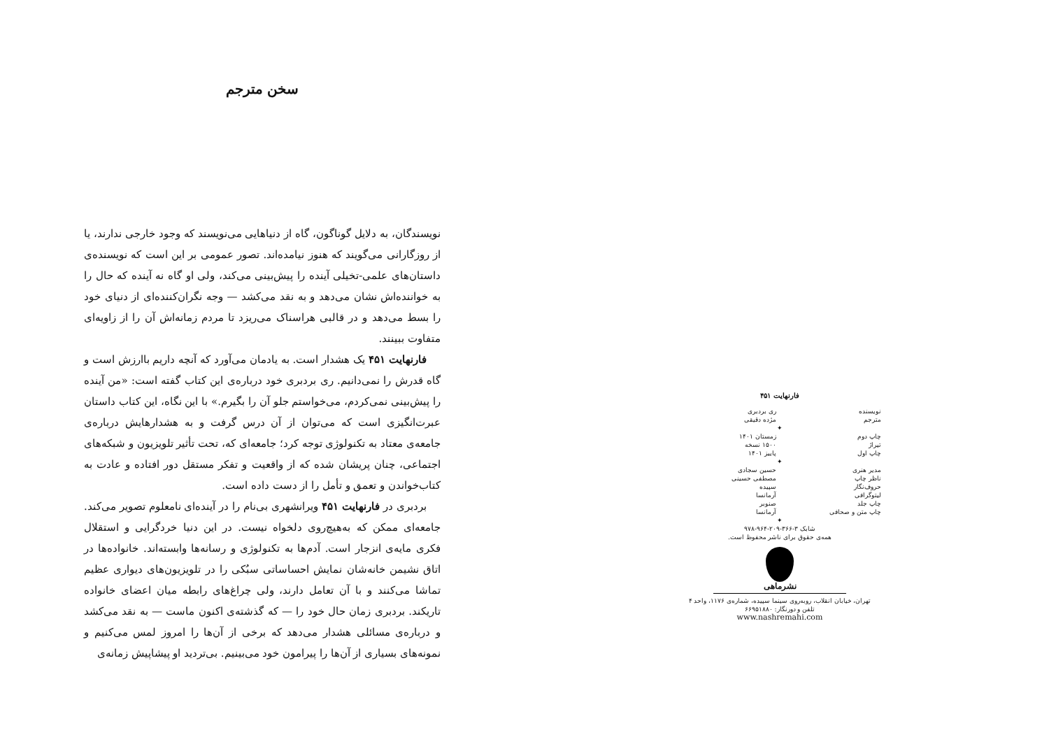سخن مترجم
نویسندگان، به دلایل گوناگون، گاه از دنیاهایی می‌نویسند که وجود خارجی ندارند، یا از روزگارانی می‌گویند که هنوز نیامده‌اند. تصور عمومی بر این است که نویسنده‌ی داستان‌های علمی-تخیلی آینده را پیش‌بینی می‌کند، ولی او گاه نه آینده که حال را به خواننده‌اش نشان می‌دهد و به نقد می‌کشد — وجه نگران‌کننده‌ای از دنیای خود را بسط می‌دهد و در قالبی هراسناک می‌ریزد تا مردم زمانه‌اش آن را از زاویه‌ای متفاوت ببینند.
فارنهایت ۴۵۱ یک هشدار است. به یادمان می‌آورد که آنچه داریم باارزش است و گاه قدرش را نمی‌دانیم. ری بردبری خود درباره‌ی این کتاب گفته است: «من آینده را پیش‌بینی نمی‌کردم، می‌خواستم جلو آن را بگیرم.» با این نگاه، این کتاب داستان عبرت‌انگیزی است که می‌توان از آن درس گرفت و به هشدارهایش درباره‌ی جامعه‌ی معتاد به تکنولوژی توجه کرد؛ جامعه‌ای که، تحت تأثیر تلویزیون و شبکه‌های اجتماعی، چنان پریشان شده که از واقعیت و تفکر مستقل دور افتاده و عادت به کتاب‌خواندن و تعمق و تأمل را از دست داده است.
بردبری در فارنهایت ۴۵۱ ویرانشهری بی‌نام را در آینده‌ای نامعلوم تصویر می‌کند. جامعه‌ای ممکن که به‌هیچ‌روی دلخواه نیست. در این دنیا خردگرایی و استقلال فکری مایه‌ی انزجار است. آدم‌ها به تکنولوژی و رسانه‌ها وابسته‌اند. خانواده‌ها در اتاق نشیمن خانه‌شان نمایش احساساتی سبُکی را در تلویزیون‌های دیواری عظیم تماشا می‌کنند و با آن تعامل دارند، ولی چراغ‌های رابطه میان اعضای خانواده تاریکند. بردبری زمان حال خود را — که گذشته‌ی اکنون ماست — به نقد می‌کشد و درباره‌ی مسائلی هشدار می‌دهد که برخی از آن‌ها را امروز لمس می‌کنیم و نمونه‌های بسیاری از آن‌ها را پیرامون خود می‌بینیم. بی‌تردید او پیشاپیش زمانه‌ی
فارنهایت ۴۵۱
نویسنده ری بردبری
مترجم مژده دقیقی
✦
چاپ دوم زمستان ۱۴۰۱
تیراژ ۱۵۰۰ نسخه
چاپ اول پاییز ۱۴۰۱
✦
مدیر هنری حسین سجادی
ناظر چاپ مصطفی حسینی
حروف‌نگار سپیده
لیتوگرافی آرمانسا
چاپ جلد صنوبر
چاپ متن و صحافی آرمانسا
✦
شابک ۳-۳۶۶-۲۰۹-۹۶۴-۹۷۸
همه‌ی حقوق برای ناشر محفوظ است.
نشرماهی
تهران، خیابان انقلاب، روبه‌روی سینما سپیده، شماره‌ی ۱۱۷۶، واحد ۴
تلفن و دورنگار: ۶۶۹۵۱۸۸۰
www.nashremahi.com